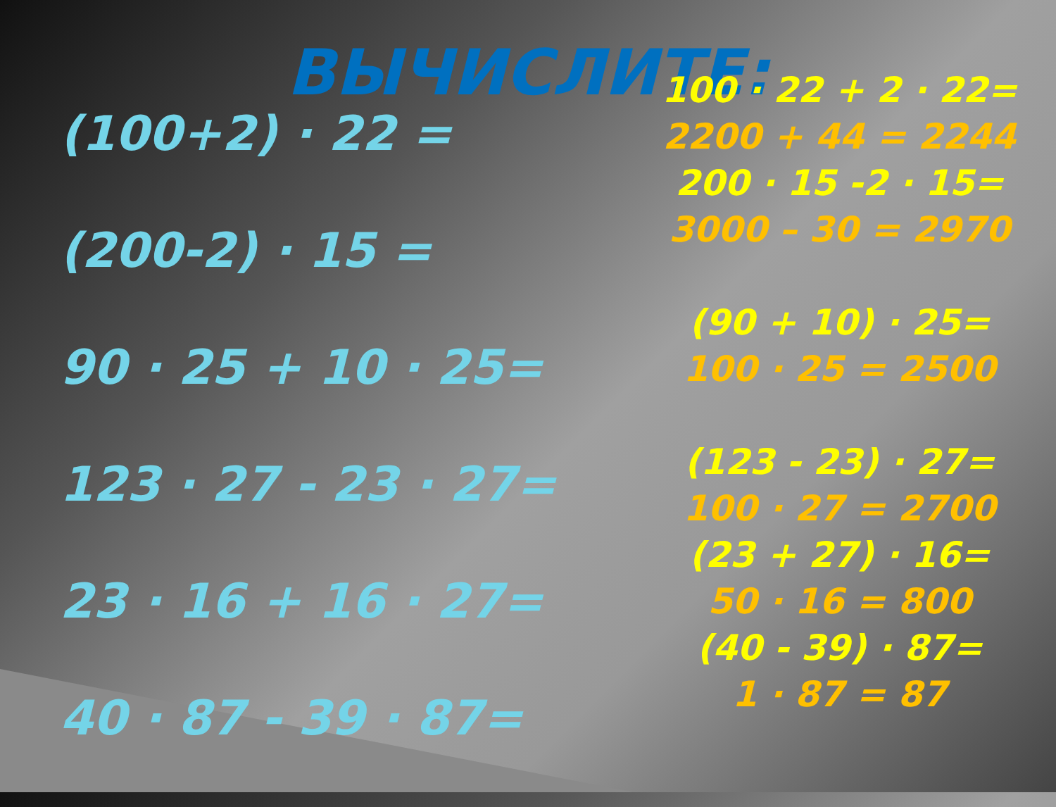ВЫЧИСЛИТЕ:
(100+2) · 22 =
(200-2) · 15 =
90 · 25 + 10 · 25=
123 · 27 - 23 · 27=
23 · 16 + 16 · 27=
40 · 87 - 39 · 87=
100 · 22 + 2 · 22=
2200 + 44 = 2244
200 · 15 -2 · 15=
3000 – 30 = 2970
(90 + 10) · 25=
100 · 25 = 2500
(123 - 23) · 27=
100 · 27 = 2700
(23 + 27) · 16=
50 · 16 = 800
(40 - 39) · 87=
1 · 87 = 87